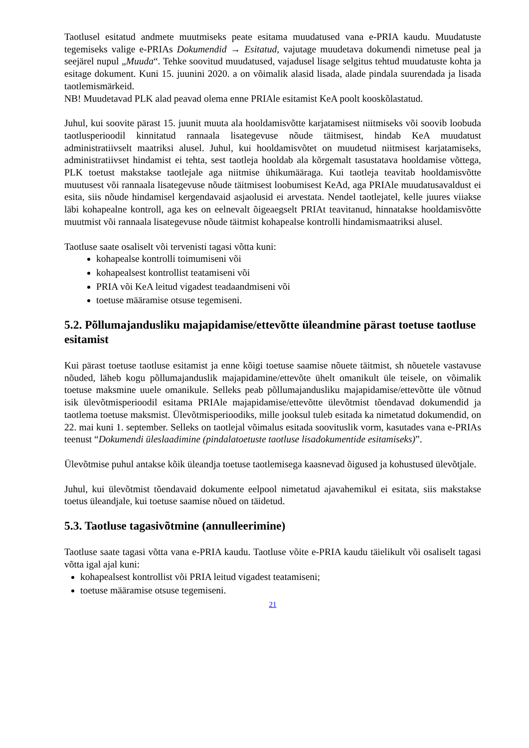Taotlusel esitatud andmete muutmiseks peate esitama muudatused vana e-PRIA kaudu. Muudatuste tegemiseks valige e-PRIAs Dokumendid → Esitatud, vajutage muudetava dokumendi nimetuse peal ja seejärel nupul „Muuda“. Tehke soovitud muudatused, vajadusel lisage selgitus tehtud muudatuste kohta ja esitage dokument. Kuni 15. juunini 2020. a on võimalik alasid lisada, alade pindala suurendada ja lisada taotlemismärkeid.
NB! Muudetavad PLK alad peavad olema enne PRIAle esitamist KeA poolt kooskõlastatud.
Juhul, kui soovite pärast 15. juunit muuta ala hooldamisvõtte karjatamisest niitmiseks või soovib loobuda taotlusperioodil kinnitatud rannaala lisategevuse nõude täitmisest, hindab KeA muudatust administratiivselt maatriksi alusel. Juhul, kui hooldamisvõtet on muudetud niitmisest karjatamiseks, administratiivset hindamist ei tehta, sest taotleja hooldab ala kõrgemalt tasustatava hooldamise võttega, PLK toetust makstakse taotlejale aga niitmise ühikumääraga. Kui taotleja teavitab hooldamisvõtte muutusest või rannaala lisategevuse nõude täitmisest loobumisest KeAd, aga PRIAle muudatusavaldust ei esita, siis nõude hindamisel kergendavaid asjaolusid ei arvestata. Nendel taotlejatel, kelle juures viiakse läbi kohapealne kontroll, aga kes on eelnevalt õigeaegselt PRIAt teavitanud, hinnatakse hooldamisvõtte muutmist või rannaala lisategevuse nõude täitmist kohapealse kontrolli hindamismaatriksi alusel.
Taotluse saate osaliselt või tervenisti tagasi võtta kuni:
kohapealse kontrolli toimumiseni või
kohapealsest kontrollist teatamiseni või
PRIA või KeA leitud vigadest teadaandmiseni või
toetuse määramise otsuse tegemiseni.
5.2. Põllumajandusliku majapidamise/ettevõtte üleandmine pärast toetuse taotluse esitamist
Kui pärast toetuse taotluse esitamist ja enne kõigi toetuse saamise nõuete täitmist, sh nõuetele vastavuse nõuded, läheb kogu põllumajanduslik majapidamine/ettevõte ühelt omanikult üle teisele, on võimalik toetuse maksmine uuele omanikule. Selleks peab põllumajandusliku majapidamise/ettevõtte üle võtnud isik ülevõtmisperioodil esitama PRIAle majapidamise/ettevõtte ülevõtmist tõendavad dokumendid ja taotlema toetuse maksmist. Ülevõtmisperioodiks, mille jooksul tuleb esitada ka nimetatud dokumendid, on 22. mai kuni 1. september. Selleks on taotlejal võimalus esitada soovituslik vorm, kasutades vana e-PRIAs teenust “Dokumendi üleslaadimine (pindalatoetuste taotluse lisadokumentide esitamiseks)”.
Ülevõtmise puhul antakse kõik üleandja toetuse taotlemisega kaasnevad õigused ja kohustused ülevõtjale.
Juhul, kui ülevõtmist tõendavaid dokumente eelpool nimetatud ajavahemikul ei esitata, siis makstakse toetus üleandjale, kui toetuse saamise nõued on täidetud.
5.3. Taotluse tagasivõtmine (annulleerimine)
Taotluse saate tagasi võtta vana e-PRIA kaudu. Taotluse võite e-PRIA kaudu täielikult või osaliselt tagasi võtta igal ajal kuni:
kohapealsest kontrollist või PRIA leitud vigadest teatamiseni;
toetuse määramise otsuse tegemiseni.
21